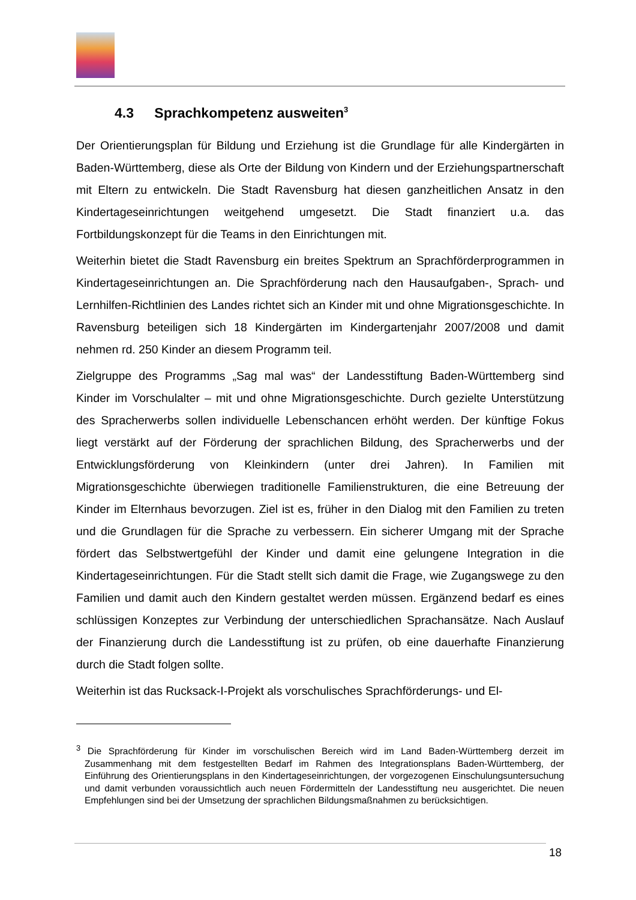4.3 Sprachkompetenz ausweiten<sup>3</sup>
Der Orientierungsplan für Bildung und Erziehung ist die Grundlage für alle Kindergärten in Baden-Württemberg, diese als Orte der Bildung von Kindern und der Erziehungspartnerschaft mit Eltern zu entwickeln. Die Stadt Ravensburg hat diesen ganzheitlichen Ansatz in den Kindertageseinrichtungen weitgehend umgesetzt. Die Stadt finanziert u.a. das Fortbildungskonzept für die Teams in den Einrichtungen mit.
Weiterhin bietet die Stadt Ravensburg ein breites Spektrum an Sprachförderprogrammen in Kindertageseinrichtungen an. Die Sprachförderung nach den Hausaufgaben-, Sprach- und Lernhilfen-Richtlinien des Landes richtet sich an Kinder mit und ohne Migrationsgeschichte. In Ravensburg beteiligen sich 18 Kindergärten im Kindergartenjahr 2007/2008 und damit nehmen rd. 250 Kinder an diesem Programm teil.
Zielgruppe des Programms „Sag mal was“ der Landesstiftung Baden-Württemberg sind Kinder im Vorschulalter – mit und ohne Migrationsgeschichte. Durch gezielte Unterstützung des Spracherwerbs sollen individuelle Lebenschancen erhöht werden. Der künftige Fokus liegt verstärkt auf der Förderung der sprachlichen Bildung, des Spracherwerbs und der Entwicklungsförderung von Kleinkindern (unter drei Jahren). In Familien mit Migrationsgeschichte überwiegen traditionelle Familienstrukturen, die eine Betreuung der Kinder im Elternhaus bevorzugen. Ziel ist es, früher in den Dialog mit den Familien zu treten und die Grundlagen für die Sprache zu verbessern. Ein sicherer Umgang mit der Sprache fördert das Selbstwertgefühl der Kinder und damit eine gelungene Integration in die Kindertageseinrichtungen. Für die Stadt stellt sich damit die Frage, wie Zugangswege zu den Familien und damit auch den Kindern gestaltet werden müssen. Ergänzend bedarf es eines schlüssigen Konzeptes zur Verbindung der unterschiedlichen Sprachansätze. Nach Auslauf der Finanzierung durch die Landesstiftung ist zu prüfen, ob eine dauerhafte Finanzierung durch die Stadt folgen sollte.
Weiterhin ist das Rucksack-I-Projekt als vorschulisches Sprachförderungs- und El-
<sup>3</sup> Die Sprachförderung für Kinder im vorschulischen Bereich wird im Land Baden-Württemberg derzeit im Zusammenhang mit dem festgestellten Bedarf im Rahmen des Integrationsplans Baden-Württemberg, der Einführung des Orientierungsplans in den Kindertageseinrichtungen, der vorgezogenen Einschulungsuntersuchung und damit verbunden voraussichtlich auch neuen Fördermitteln der Landesstiftung neu ausgerichtet. Die neuen Empfehlungen sind bei der Umsetzung der sprachlichen Bildungsmaßnahmen zu berücksichtigen.
18